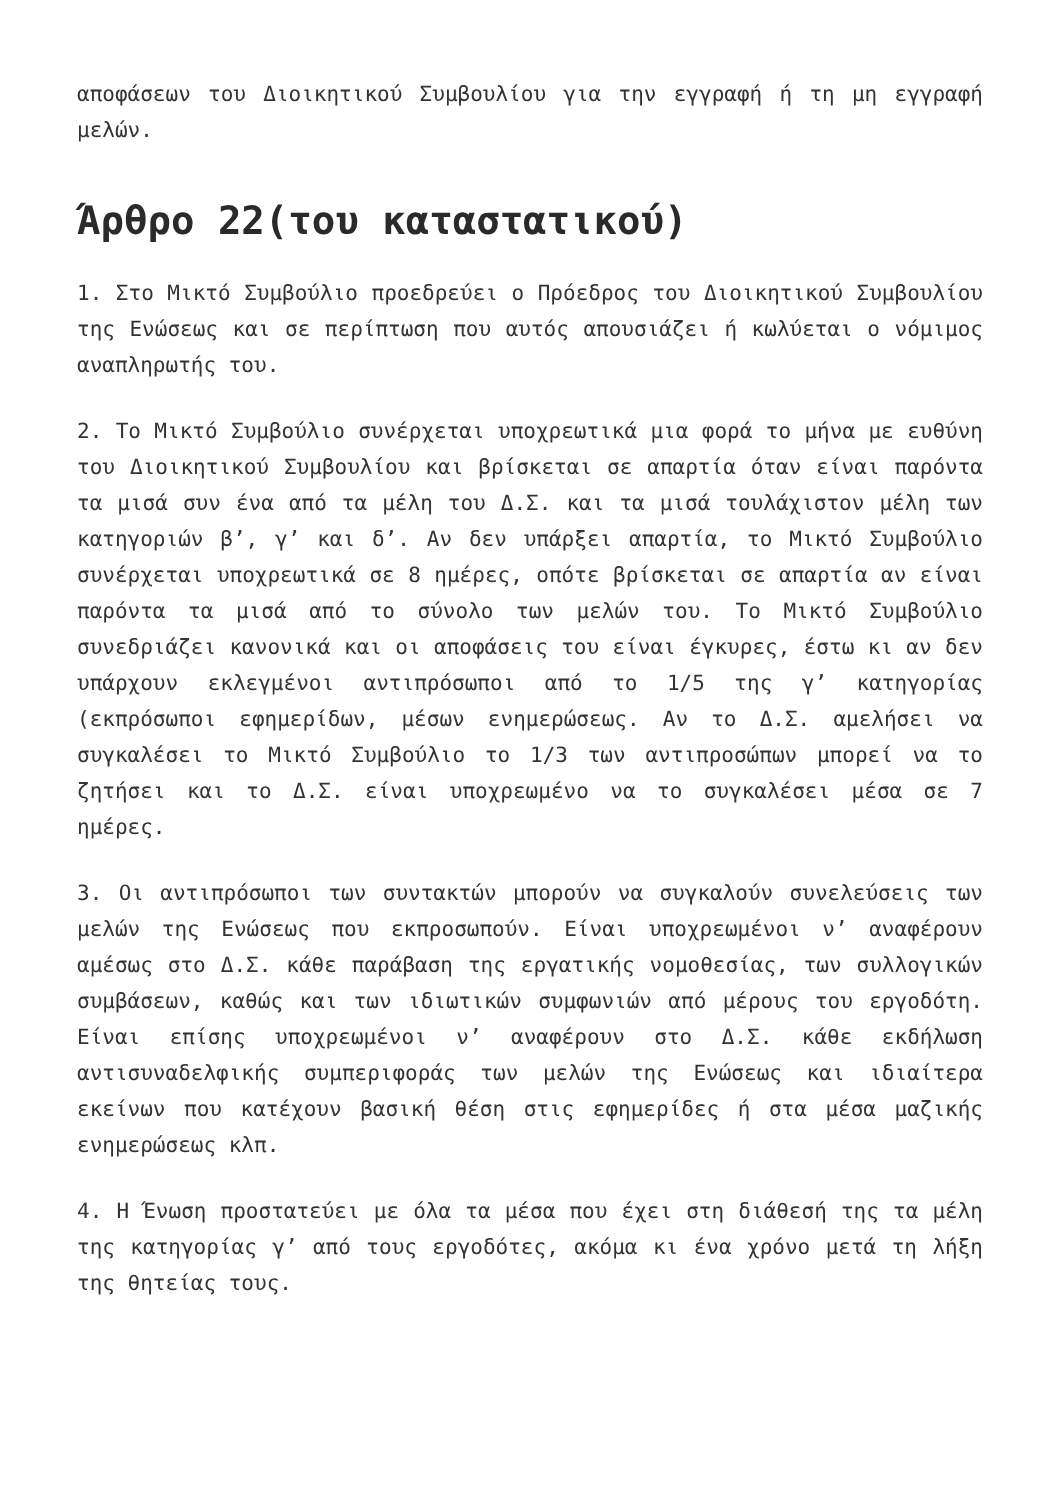αποφάσεων του Διοικητικού Συμβουλίου για την εγγραφή ή τη μη εγγραφή μελών.
Άρθρο 22(του καταστατικού)
1. Στο Μικτό Συμβούλιο προεδρεύει ο Πρόεδρος του Διοικητικού Συμβουλίου της Ενώσεως και σε περίπτωση που αυτός απουσιάζει ή κωλύεται ο νόμιμος αναπληρωτής του.
2. Το Μικτό Συμβούλιο συνέρχεται υποχρεωτικά μια φορά το μήνα με ευθύνη του Διοικητικού Συμβουλίου και βρίσκεται σε απαρτία όταν είναι παρόντα τα μισά συν ένα από τα μέλη του Δ.Σ. και τα μισά τουλάχιστον μέλη των κατηγοριών β’, γ’ και δ’. Αν δεν υπάρξει απαρτία, το Μικτό Συμβούλιο συνέρχεται υποχρεωτικά σε 8 ημέρες, οπότε βρίσκεται σε απαρτία αν είναι παρόντα τα μισά από το σύνολο των μελών του. Το Μικτό Συμβούλιο συνεδριάζει κανονικά και οι αποφάσεις του είναι έγκυρες, έστω κι αν δεν υπάρχουν εκλεγμένοι αντιπρόσωποι από το 1/5 της γ’ κατηγορίας (εκπρόσωποι εφημερίδων, μέσων ενημερώσεως. Αν το Δ.Σ. αμελήσει να συγκαλέσει το Μικτό Συμβούλιο το 1/3 των αντιπροσώπων μπορεί να το ζητήσει και το Δ.Σ. είναι υποχρεωμένο να το συγκαλέσει μέσα σε 7 ημέρες.
3. Οι αντιπρόσωποι των συντακτών μπορούν να συγκαλούν συνελεύσεις των μελών της Ενώσεως που εκπροσωπούν. Είναι υποχρεωμένοι ν’ αναφέρουν αμέσως στο Δ.Σ. κάθε παράβαση της εργατικής νομοθεσίας, των συλλογικών συμβάσεων, καθώς και των ιδιωτικών συμφωνιών από μέρους του εργοδότη. Είναι επίσης υποχρεωμένοι ν’ αναφέρουν στο Δ.Σ. κάθε εκδήλωση αντισυναδελφικής συμπεριφοράς των μελών της Ενώσεως και ιδιαίτερα εκείνων που κατέχουν βασική θέση στις εφημερίδες ή στα μέσα μαζικής ενημερώσεως κλπ.
4. Η Ένωση προστατεύει με όλα τα μέσα που έχει στη διάθεσή της τα μέλη της κατηγορίας γ’ από τους εργοδότες, ακόμα κι ένα χρόνο μετά τη λήξη της θητείας τους.